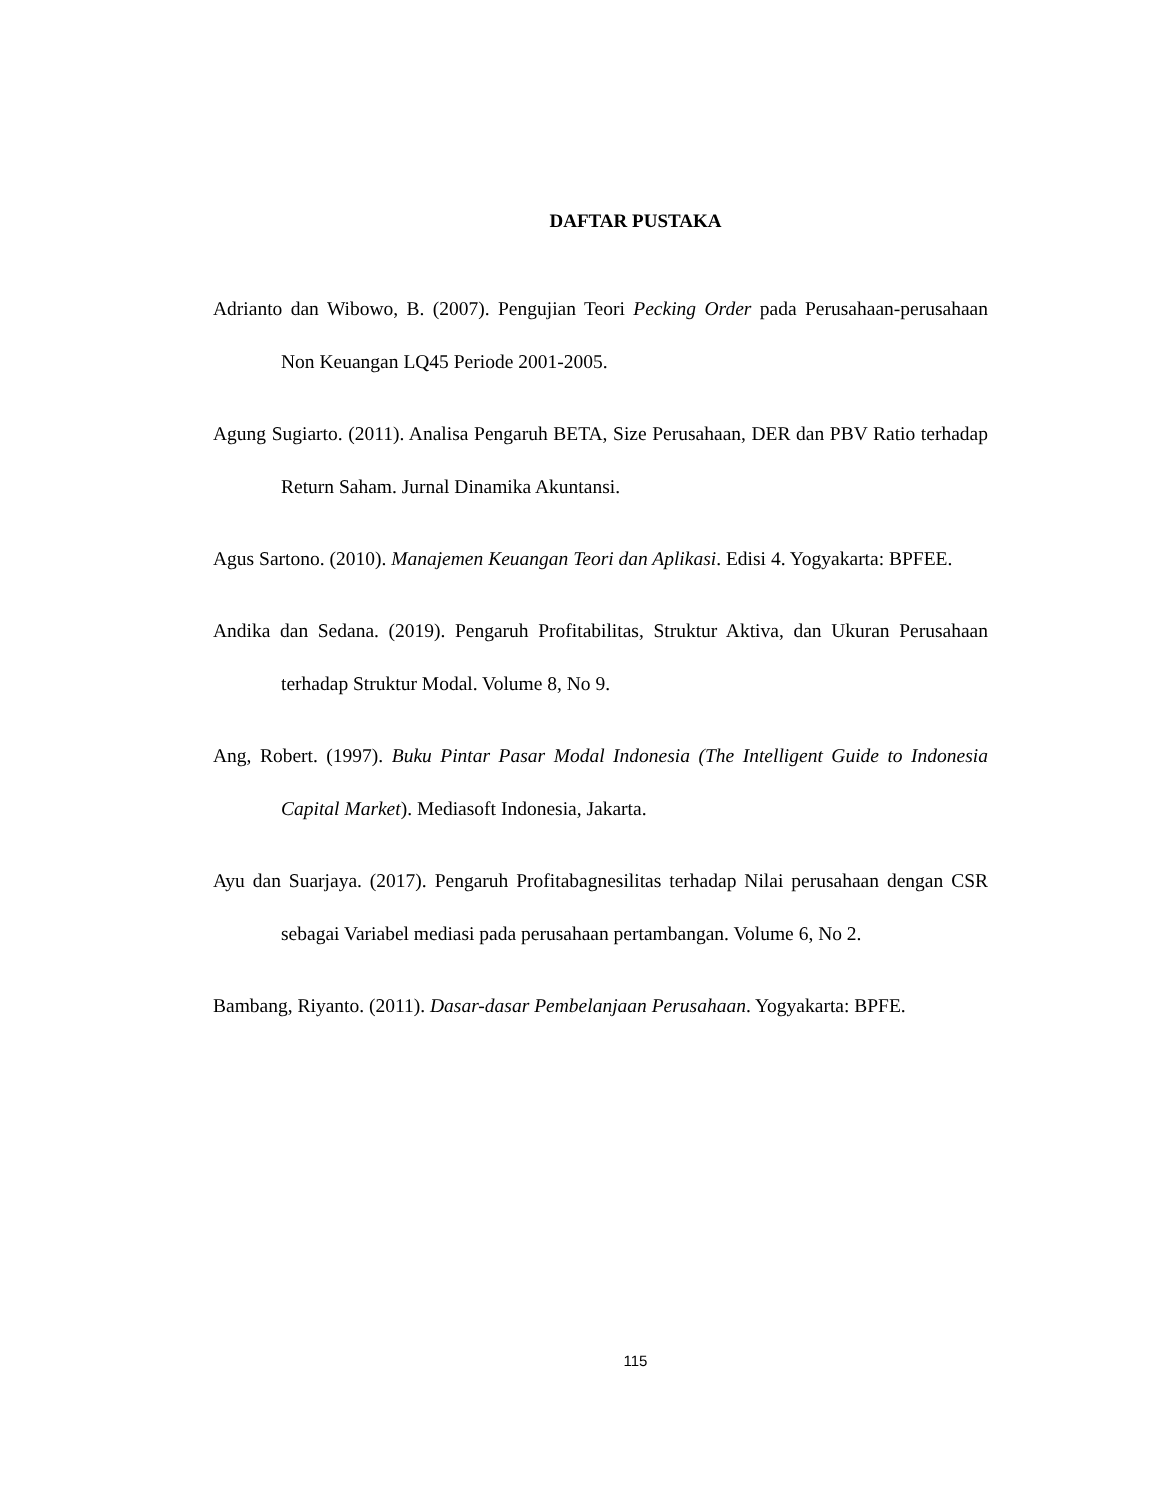DAFTAR PUSTAKA
Adrianto dan Wibowo, B. (2007). Pengujian Teori Pecking Order pada Perusahaan-perusahaan Non Keuangan LQ45 Periode 2001-2005.
Agung Sugiarto. (2011). Analisa Pengaruh BETA, Size Perusahaan, DER dan PBV Ratio terhadap Return Saham. Jurnal Dinamika Akuntansi.
Agus Sartono. (2010). Manajemen Keuangan Teori dan Aplikasi. Edisi 4. Yogyakarta: BPFEE.
Andika dan Sedana. (2019). Pengaruh Profitabilitas, Struktur Aktiva, dan Ukuran Perusahaan terhadap Struktur Modal. Volume 8, No 9.
Ang, Robert. (1997). Buku Pintar Pasar Modal Indonesia (The Intelligent Guide to Indonesia Capital Market). Mediasoft Indonesia, Jakarta.
Ayu dan Suarjaya. (2017). Pengaruh Profitabagnesilitas terhadap Nilai perusahaan dengan CSR sebagai Variabel mediasi pada perusahaan pertambangan. Volume 6, No 2.
Bambang, Riyanto. (2011). Dasar-dasar Pembelanjaan Perusahaan. Yogyakarta: BPFE.
115